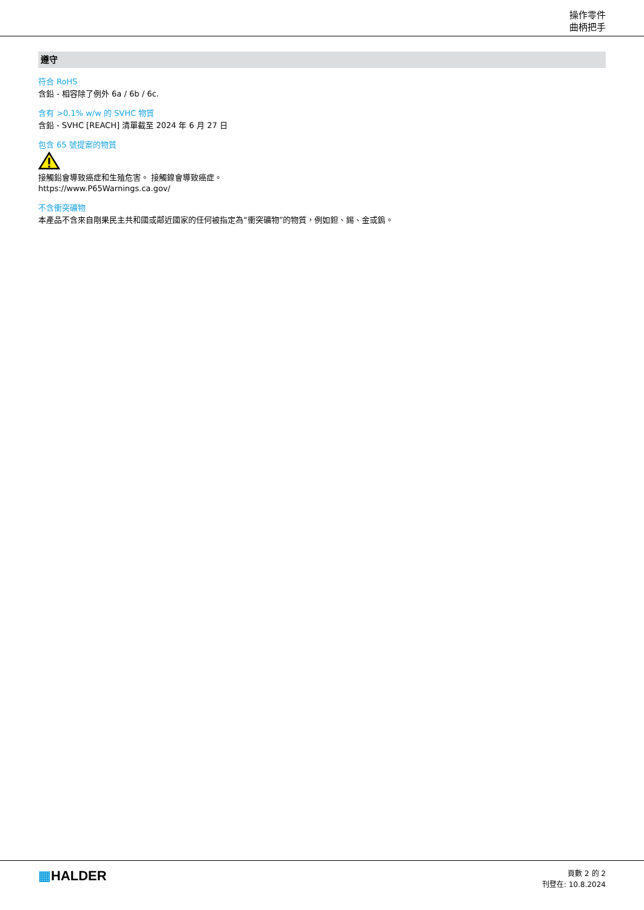操作零件
曲柄把手
遵守
符合 RoHS
含鉛 - 相容除了例外 6a / 6b / 6c.
含有 >0.1% w/w 的 SVHC 物質
含鉛 - SVHC [REACH] 清單截至 2024 年 6 月 27 日
包含 65 號提案的物質
接觸鉛會導致癌症和生殖危害。 接觸鎳會導致癌症。
https://www.P65Warnings.ca.gov/
不含衝突礦物
本產品不含來自剛果民主共和國或鄰近國家的任何被指定為“衝突礦物”的物質，例如鉭、錫、金或鎢。
▦HALDER
頁數 2 的 2
刊登在: 10.8.2024